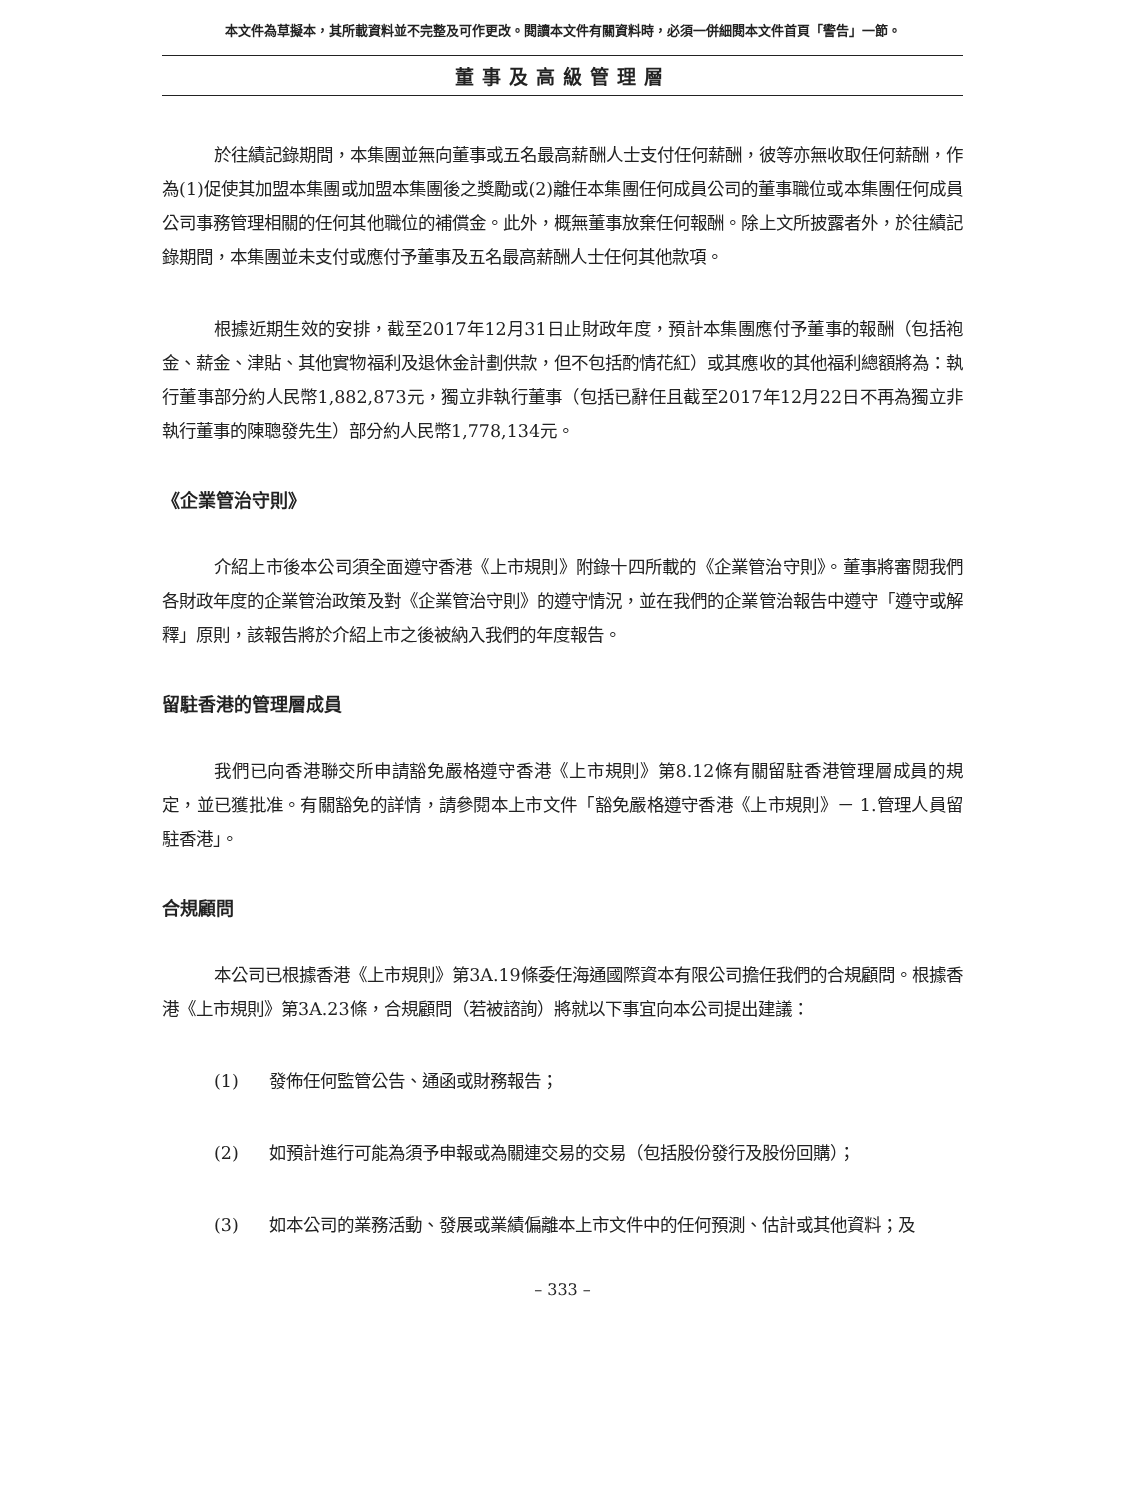本文件為草擬本，其所載資料並不完整及可作更改。閱讀本文件有關資料時，必須一併細閱本文件首頁「警告」一節。
董事及高級管理層
於往績記錄期間，本集團並無向董事或五名最高薪酬人士支付任何薪酬，彼等亦無收取任何薪酬，作為(1)促使其加盟本集團或加盟本集團後之獎勵或(2)離任本集團任何成員公司的董事職位或本集團任何成員公司事務管理相關的任何其他職位的補償金。此外，概無董事放棄任何報酬。除上文所披露者外，於往績記錄期間，本集團並未支付或應付予董事及五名最高薪酬人士任何其他款項。
根據近期生效的安排，截至2017年12月31日止財政年度，預計本集團應付予董事的報酬（包括袍金、薪金、津貼、其他實物福利及退休金計劃供款，但不包括酌情花紅）或其應收的其他福利總額將為：執行董事部分約人民幣1,882,873元，獨立非執行董事（包括已辭任且截至2017年12月22日不再為獨立非執行董事的陳聰發先生）部分約人民幣1,778,134元。
《企業管治守則》
介紹上市後本公司須全面遵守香港《上市規則》附錄十四所載的《企業管治守則》。董事將審閱我們各財政年度的企業管治政策及對《企業管治守則》的遵守情況，並在我們的企業管治報告中遵守「遵守或解釋」原則，該報告將於介紹上市之後被納入我們的年度報告。
留駐香港的管理層成員
我們已向香港聯交所申請豁免嚴格遵守香港《上市規則》第8.12條有關留駐香港管理層成員的規定，並已獲批准。有關豁免的詳情，請參閱本上市文件「豁免嚴格遵守香港《上市規則》－ 1.管理人員留駐香港」。
合規顧問
本公司已根據香港《上市規則》第3A.19條委任海通國際資本有限公司擔任我們的合規顧問。根據香港《上市規則》第3A.23條，合規顧問（若被諮詢）將就以下事宜向本公司提出建議：
(1) 發佈任何監管公告、通函或財務報告；
(2) 如預計進行可能為須予申報或為關連交易的交易（包括股份發行及股份回購）；
(3) 如本公司的業務活動、發展或業績偏離本上市文件中的任何預測、估計或其他資料；及
– 333 –